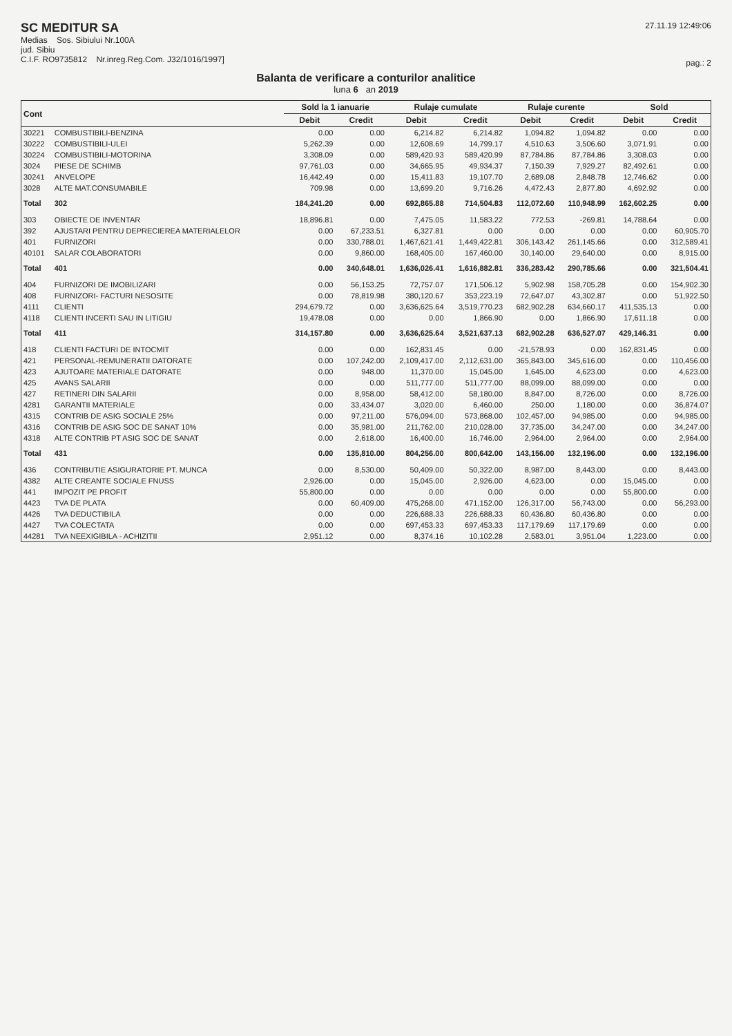SC MEDITUR SA
Medias Sos. Sibiului Nr.100A
jud. Sibiu
C.I.F. RO9735812 Nr.inreg.Reg.Com. J32/1016/1997]
27.11.19 12:49:06
pag.: 2
Balanta de verificare a conturilor analitice
luna 6 an 2019
| Cont | | Sold la 1 ianuarie | | Rulaje cumulate | | Rulaje curente | | Sold | |
| --- | --- | --- | --- | --- | --- | --- | --- | --- | --- |
| | | Debit | Credit | Debit | Credit | Debit | Credit | Debit | Credit |
| 30221 | COMBUSTIBILI-BENZINA | 0.00 | 0.00 | 6,214.82 | 6,214.82 | 1,094.82 | 1,094.82 | 0.00 | 0.00 |
| 30222 | COMBUSTIBILI-ULEI | 5,262.39 | 0.00 | 12,608.69 | 14,799.17 | 4,510.63 | 3,506.60 | 3,071.91 | 0.00 |
| 30224 | COMBUSTIBILI-MOTORINA | 3,308.09 | 0.00 | 589,420.93 | 589,420.99 | 87,784.86 | 87,784.86 | 3,308.03 | 0.00 |
| 3024 | PIESE DE SCHIMB | 97,761.03 | 0.00 | 34,665.95 | 49,934.37 | 7,150.39 | 7,929.27 | 82,492.61 | 0.00 |
| 30241 | ANVELOPE | 16,442.49 | 0.00 | 15,411.83 | 19,107.70 | 2,689.08 | 2,848.78 | 12,746.62 | 0.00 |
| 3028 | ALTE MAT.CONSUMABILE | 709.98 | 0.00 | 13,699.20 | 9,716.26 | 4,472.43 | 2,877.80 | 4,692.92 | 0.00 |
| Total | 302 | 184,241.20 | 0.00 | 692,865.88 | 714,504.83 | 112,072.60 | 110,948.99 | 162,602.25 | 0.00 |
| 303 | OBIECTE DE INVENTAR | 18,896.81 | 0.00 | 7,475.05 | 11,583.22 | 772.53 | -269.81 | 14,788.64 | 0.00 |
| 392 | AJUSTARI PENTRU DEPRECIEREA MATERIALELOR | 0.00 | 67,233.51 | 6,327.81 | 0.00 | 0.00 | 0.00 | 0.00 | 60,905.70 |
| 401 | FURNIZORI | 0.00 | 330,788.01 | 1,467,621.41 | 1,449,422.81 | 306,143.42 | 261,145.66 | 0.00 | 312,589.41 |
| 40101 | SALAR COLABORATORI | 0.00 | 9,860.00 | 168,405.00 | 167,460.00 | 30,140.00 | 29,640.00 | 0.00 | 8,915.00 |
| Total | 401 | 0.00 | 340,648.01 | 1,636,026.41 | 1,616,882.81 | 336,283.42 | 290,785.66 | 0.00 | 321,504.41 |
| 404 | FURNIZORI DE IMOBILIZARI | 0.00 | 56,153.25 | 72,757.07 | 171,506.12 | 5,902.98 | 158,705.28 | 0.00 | 154,902.30 |
| 408 | FURNIZORI- FACTURI NESOSITE | 0.00 | 78,819.98 | 380,120.67 | 353,223.19 | 72,647.07 | 43,302.87 | 0.00 | 51,922.50 |
| 4111 | CLIENTI | 294,679.72 | 0.00 | 3,636,625.64 | 3,519,770.23 | 682,902.28 | 634,660.17 | 411,535.13 | 0.00 |
| 4118 | CLIENTI INCERTI SAU IN LITIGIU | 19,478.08 | 0.00 | 0.00 | 1,866.90 | 0.00 | 1,866.90 | 17,611.18 | 0.00 |
| Total | 411 | 314,157.80 | 0.00 | 3,636,625.64 | 3,521,637.13 | 682,902.28 | 636,527.07 | 429,146.31 | 0.00 |
| 418 | CLIENTI FACTURI DE INTOCMIT | 0.00 | 0.00 | 162,831.45 | 0.00 | -21,578.93 | 0.00 | 162,831.45 | 0.00 |
| 421 | PERSONAL-REMUNERATII DATORATE | 0.00 | 107,242.00 | 2,109,417.00 | 2,112,631.00 | 365,843.00 | 345,616.00 | 0.00 | 110,456.00 |
| 423 | AJUTOARE MATERIALE DATORATE | 0.00 | 948.00 | 11,370.00 | 15,045.00 | 1,645.00 | 4,623.00 | 0.00 | 4,623.00 |
| 425 | AVANS SALARII | 0.00 | 0.00 | 511,777.00 | 511,777.00 | 88,099.00 | 88,099.00 | 0.00 | 0.00 |
| 427 | RETINERI DIN SALARII | 0.00 | 8,958.00 | 58,412.00 | 58,180.00 | 8,847.00 | 8,726.00 | 0.00 | 8,726.00 |
| 4281 | GARANTII MATERIALE | 0.00 | 33,434.07 | 3,020.00 | 6,460.00 | 250.00 | 1,180.00 | 0.00 | 36,874.07 |
| 4315 | CONTRIB DE ASIG SOCIALE 25% | 0.00 | 97,211.00 | 576,094.00 | 573,868.00 | 102,457.00 | 94,985.00 | 0.00 | 94,985.00 |
| 4316 | CONTRIB DE ASIG SOC DE SANAT 10% | 0.00 | 35,981.00 | 211,762.00 | 210,028.00 | 37,735.00 | 34,247.00 | 0.00 | 34,247.00 |
| 4318 | ALTE CONTRIB PT ASIG SOC DE SANAT | 0.00 | 2,618.00 | 16,400.00 | 16,746.00 | 2,964.00 | 2,964.00 | 0.00 | 2,964.00 |
| Total | 431 | 0.00 | 135,810.00 | 804,256.00 | 800,642.00 | 143,156.00 | 132,196.00 | 0.00 | 132,196.00 |
| 436 | CONTRIBUTIE ASIGURATORIE PT. MUNCA | 0.00 | 8,530.00 | 50,409.00 | 50,322.00 | 8,987.00 | 8,443.00 | 0.00 | 8,443.00 |
| 4382 | ALTE CREANTE SOCIALE FNUSS | 2,926.00 | 0.00 | 15,045.00 | 2,926.00 | 4,623.00 | 0.00 | 15,045.00 | 0.00 |
| 441 | IMPOZIT PE PROFIT | 55,800.00 | 0.00 | 0.00 | 0.00 | 0.00 | 0.00 | 55,800.00 | 0.00 |
| 4423 | TVA DE PLATA | 0.00 | 60,409.00 | 475,268.00 | 471,152.00 | 126,317.00 | 56,743.00 | 0.00 | 56,293.00 |
| 4426 | TVA DEDUCTIBILA | 0.00 | 0.00 | 226,688.33 | 226,688.33 | 60,436.80 | 60,436.80 | 0.00 | 0.00 |
| 4427 | TVA COLECTATA | 0.00 | 0.00 | 697,453.33 | 697,453.33 | 117,179.69 | 117,179.69 | 0.00 | 0.00 |
| 44281 | TVA NEEXIGIBILA - ACHIZITII | 2,951.12 | 0.00 | 8,374.16 | 10,102.28 | 2,583.01 | 3,951.04 | 1,223.00 | 0.00 |